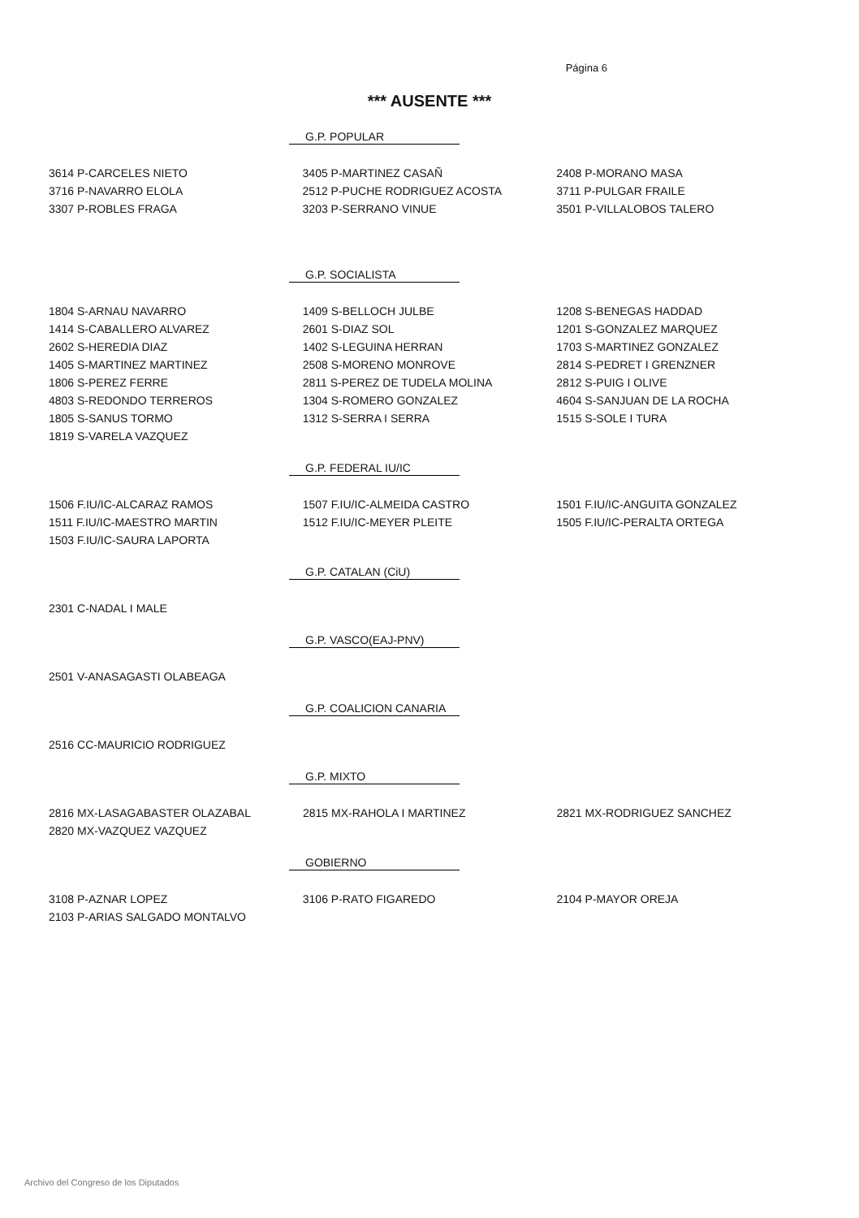Página 6
*** AUSENTE ***
G.P. POPULAR
| 3614 P-CARCELES NIETO | 3405 P-MARTINEZ CASAÑ | 2408 P-MORANO MASA |
| 3716 P-NAVARRO ELOLA | 2512 P-PUCHE RODRIGUEZ ACOSTA | 3711 P-PULGAR FRAILE |
| 3307 P-ROBLES FRAGA | 3203 P-SERRANO VINUE | 3501 P-VILLALOBOS TALERO |
G.P. SOCIALISTA
| 1804 S-ARNAU NAVARRO | 1409 S-BELLOCH JULBE | 1208 S-BENEGAS HADDAD |
| 1414 S-CABALLERO ALVAREZ | 2601 S-DIAZ SOL | 1201 S-GONZALEZ MARQUEZ |
| 2602 S-HEREDIA DIAZ | 1402 S-LEGUINA HERRAN | 1703 S-MARTINEZ GONZALEZ |
| 1405 S-MARTINEZ MARTINEZ | 2508 S-MORENO MONROVE | 2814 S-PEDRET I GRENZNER |
| 1806 S-PEREZ FERRE | 2811 S-PEREZ DE TUDELA MOLINA | 2812 S-PUIG I OLIVE |
| 4803 S-REDONDO TERREROS | 1304 S-ROMERO GONZALEZ | 4604 S-SANJUAN DE LA ROCHA |
| 1805 S-SANUS TORMO | 1312 S-SERRA I SERRA | 1515 S-SOLE I TURA |
| 1819 S-VARELA VAZQUEZ | | |
G.P. FEDERAL IU/IC
| 1506 F.IU/IC-ALCARAZ RAMOS | 1507 F.IU/IC-ALMEIDA CASTRO | 1501 F.IU/IC-ANGUITA GONZALEZ |
| 1511 F.IU/IC-MAESTRO MARTIN | 1512 F.IU/IC-MEYER PLEITE | 1505 F.IU/IC-PERALTA ORTEGA |
| 1503 F.IU/IC-SAURA LAPORTA | | |
G.P. CATALAN (CiU)
| 2301 C-NADAL I MALE | | |
G.P. VASCO(EAJ-PNV)
| 2501 V-ANASAGASTI OLABEAGA | | |
G.P. COALICION CANARIA
| 2516 CC-MAURICIO RODRIGUEZ | | |
G.P. MIXTO
| 2816 MX-LASAGABASTER OLAZABAL | 2815 MX-RAHOLA I MARTINEZ | 2821 MX-RODRIGUEZ SANCHEZ |
| 2820 MX-VAZQUEZ VAZQUEZ | | |
GOBIERNO
| 3108 P-AZNAR LOPEZ | 3106 P-RATO FIGAREDO | 2104 P-MAYOR OREJA |
| 2103 P-ARIAS SALGADO MONTALVO | | |
Archivo del Congreso de los Diputados